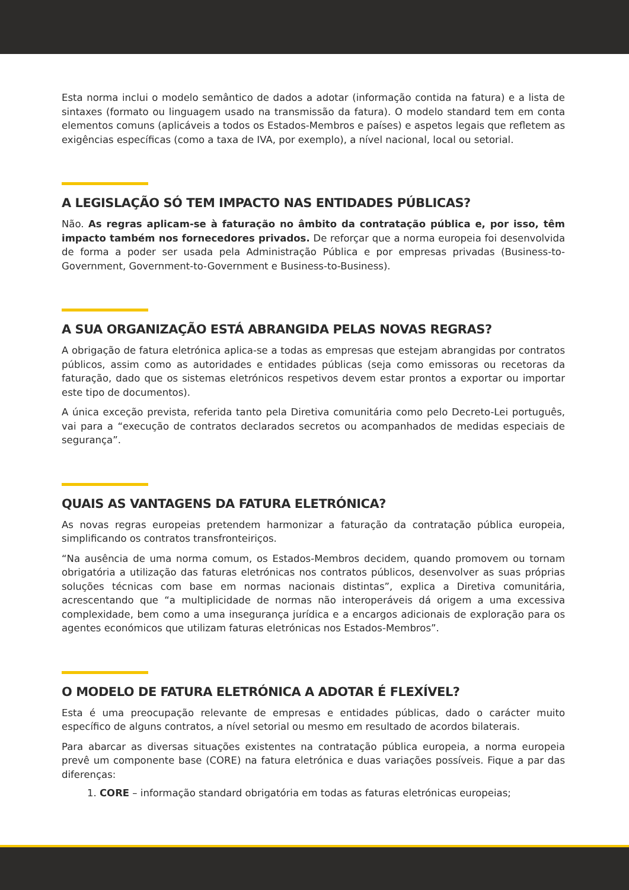Esta norma inclui o modelo semântico de dados a adotar (informação contida na fatura) e a lista de sintaxes (formato ou linguagem usado na transmissão da fatura). O modelo standard tem em conta elementos comuns (aplicáveis a todos os Estados-Membros e países) e aspetos legais que refletem as exigências específicas (como a taxa de IVA, por exemplo), a nível nacional, local ou setorial.
A LEGISLAÇÃO SÓ TEM IMPACTO NAS ENTIDADES PÚBLICAS?
Não. As regras aplicam-se à faturação no âmbito da contratação pública e, por isso, têm impacto também nos fornecedores privados. De reforçar que a norma europeia foi desenvolvida de forma a poder ser usada pela Administração Pública e por empresas privadas (Business-to-Government, Government-to-Government e Business-to-Business).
A SUA ORGANIZAÇÃO ESTÁ ABRANGIDA PELAS NOVAS REGRAS?
A obrigação de fatura eletrónica aplica-se a todas as empresas que estejam abrangidas por contratos públicos, assim como as autoridades e entidades públicas (seja como emissoras ou recetoras da faturação, dado que os sistemas eletrónicos respetivos devem estar prontos a exportar ou importar este tipo de documentos).
A única exceção prevista, referida tanto pela Diretiva comunitária como pelo Decreto-Lei português, vai para a “execução de contratos declarados secretos ou acompanhados de medidas especiais de segurança”.
QUAIS AS VANTAGENS DA FATURA ELETRÓNICA?
As novas regras europeias pretendem harmonizar a faturação da contratação pública europeia, simplificando os contratos transfronteiriços.
“Na ausência de uma norma comum, os Estados-Membros decidem, quando promovem ou tornam obrigatória a utilização das faturas eletrónicas nos contratos públicos, desenvolver as suas próprias soluções técnicas com base em normas nacionais distintas”, explica a Diretiva comunitária, acrescentando que “a multiplicidade de normas não interoperáveis dá origem a uma excessiva complexidade, bem como a uma insegurança jurídica e a encargos adicionais de exploração para os agentes económicos que utilizam faturas eletrónicas nos Estados-Membros”.
O MODELO DE FATURA ELETRÓNICA A ADOTAR É FLEXÍVEL?
Esta é uma preocupação relevante de empresas e entidades públicas, dado o carácter muito específico de alguns contratos, a nível setorial ou mesmo em resultado de acordos bilaterais.
Para abarcar as diversas situações existentes na contratação pública europeia, a norma europeia prevê um componente base (CORE) na fatura eletrónica e duas variações possíveis. Fique a par das diferenças:
1. CORE – informação standard obrigatória em todas as faturas eletrónicas europeias;